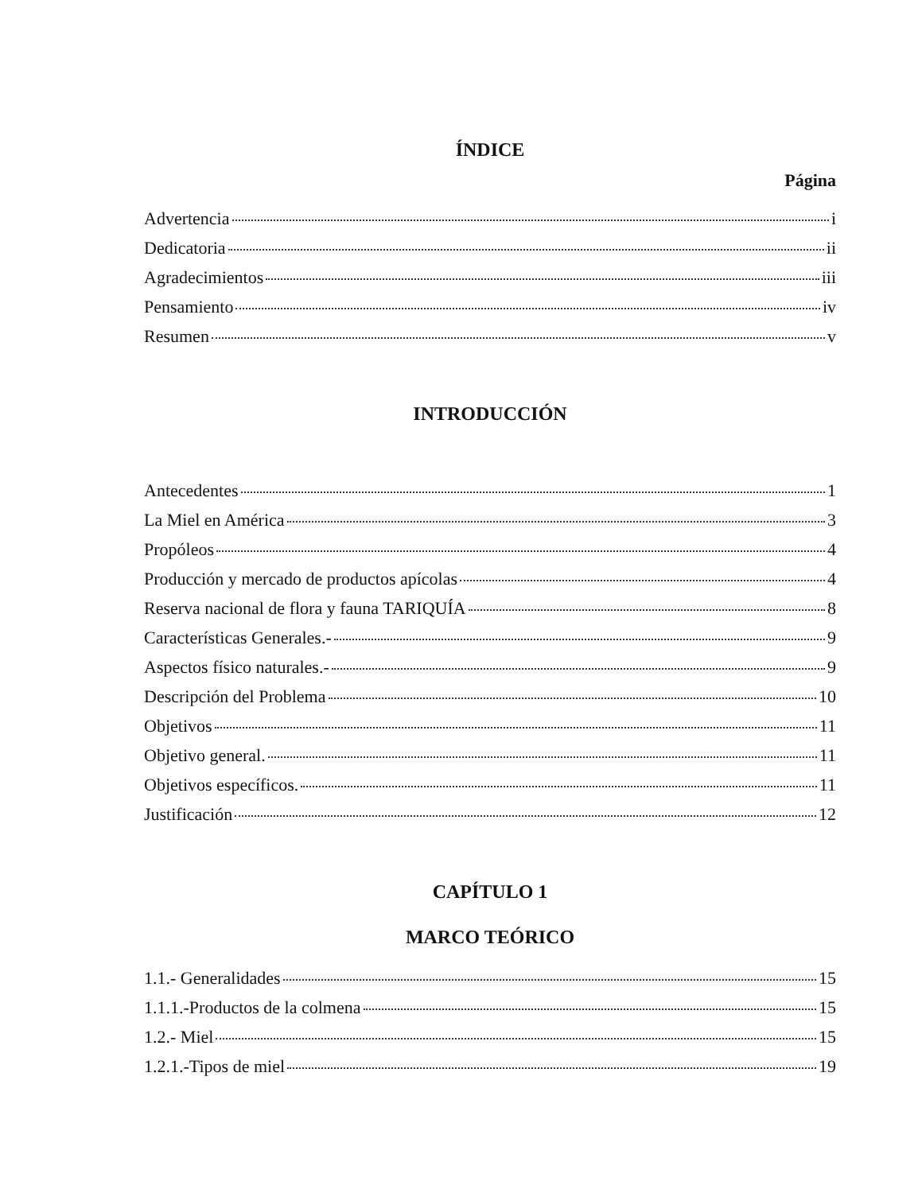ÍNDICE
Página
Advertencia i
Dedicatoria ii
Agradecimientos iii
Pensamiento iv
Resumen v
INTRODUCCIÓN
Antecedentes 1
La Miel en América 3
Propóleos 4
Producción y mercado de productos apícolas 4
Reserva nacional de flora y fauna TARIQUÍA 8
Características Generales.- 9
Aspectos físico naturales.- 9
Descripción del Problema 10
Objetivos 11
Objetivo general. 11
Objetivos específicos. 11
Justificación 12
CAPÍTULO 1
MARCO TEÓRICO
1.1.- Generalidades 15
1.1.1.-Productos de la colmena 15
1.2.- Miel 15
1.2.1.-Tipos de miel 19